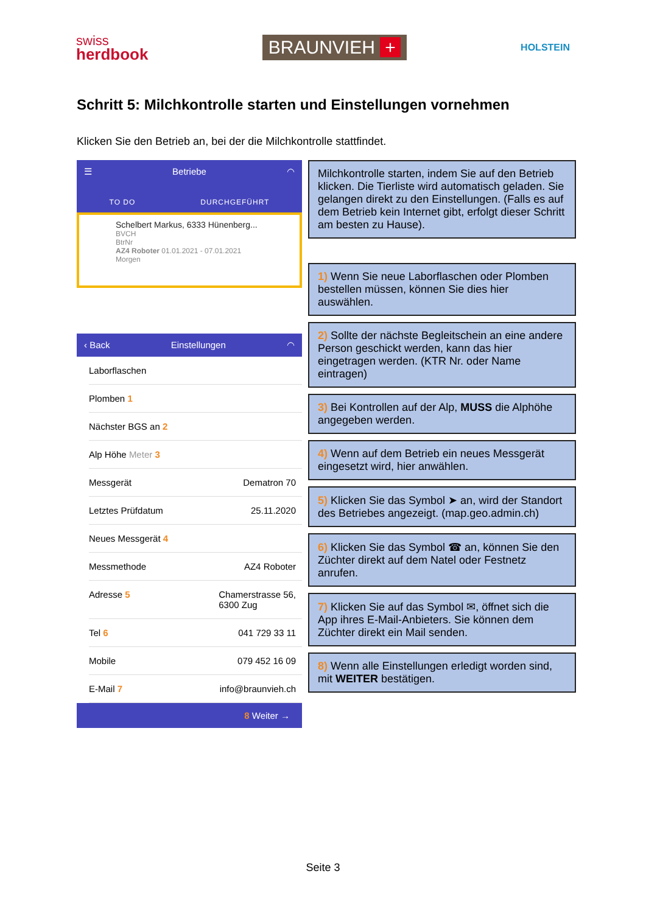swiss
herdbook
BRAUNVIEH +
HOLSTEIN
Schritt 5: Milchkontrolle starten und Einstellungen vornehmen
Klicken Sie den Betrieb an, bei der die Milchkontrolle stattfindet.
☰ Betriebe ◠
TO DO DURCHGEFÜHRT
Schelbert Markus, 6333 Hünenberg...
BVCH
BtrNr
AZ4 Roboter 01.01.2021 - 07.01.2021
Morgen
‹ Back Einstellungen ◠
Laborflaschen
Plomben 1
Nächster BGS an 2
Alp Höhe Meter 3
Messgerät Dematron 70
Letztes Prüfdatum 25.11.2020
Neues Messgerät 4
Messmethode AZ4 Roboter
Adresse 5 Chamerstrasse 56,
6300 Zug
Tel 6 041 729 33 11
Mobile 079 452 16 09
E-Mail 7 info@braunvieh.ch
8 Weiter →
Milchkontrolle starten, indem Sie auf den Betrieb klicken. Die Tierliste wird automatisch geladen. Sie gelangen direkt zu den Einstellungen. (Falls es auf dem Betrieb kein Internet gibt, erfolgt dieser Schritt am besten zu Hause).
1) Wenn Sie neue Laborflaschen oder Plomben bestellen müssen, können Sie dies hier auswählen.
2) Sollte der nächste Begleitschein an eine andere Person geschickt werden, kann das hier eingetragen werden. (KTR Nr. oder Name eintragen)
3) Bei Kontrollen auf der Alp, MUSS die Alphöhe angegeben werden.
4) Wenn auf dem Betrieb ein neues Messgerät eingesetzt wird, hier anwählen.
5) Klicken Sie das Symbol ➤ an, wird der Standort des Betriebes angezeigt. (map.geo.admin.ch)
6) Klicken Sie das Symbol ☎ an, können Sie den Züchter direkt auf dem Natel oder Festnetz anrufen.
7) Klicken Sie auf das Symbol ✉, öffnet sich die App ihres E-Mail-Anbieters. Sie können dem Züchter direkt ein Mail senden.
8) Wenn alle Einstellungen erledigt worden sind, mit WEITER bestätigen.
Seite 3